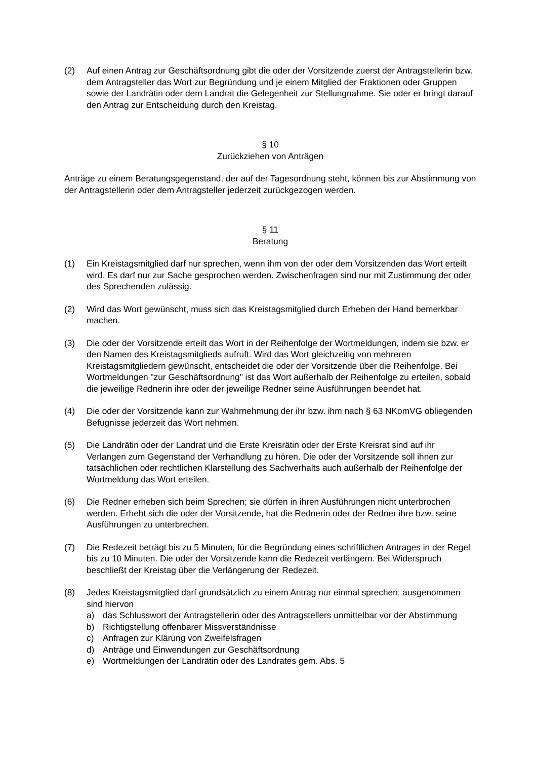(2) Auf einen Antrag zur Geschäftsordnung gibt die oder der Vorsitzende zuerst der Antragstellerin bzw. dem Antragsteller das Wort zur Begründung und je einem Mitglied der Fraktionen oder Gruppen sowie der Landrätin oder dem Landrat die Gelegenheit zur Stellungnahme. Sie oder er bringt darauf den Antrag zur Entscheidung durch den Kreistag.
§ 10
Zurückziehen von Anträgen
Anträge zu einem Beratungsgegenstand, der auf der Tagesordnung steht, können bis zur Abstimmung von der Antragstellerin oder dem Antragsteller jederzeit zurückgezogen werden.
§ 11
Beratung
(1) Ein Kreistagsmitglied darf nur sprechen, wenn ihm von der oder dem Vorsitzenden das Wort erteilt wird. Es darf nur zur Sache gesprochen werden. Zwischenfragen sind nur mit Zustimmung der oder des Sprechenden zulässig.
(2) Wird das Wort gewünscht, muss sich das Kreistagsmitglied durch Erheben der Hand bemerkbar machen.
(3) Die oder der Vorsitzende erteilt das Wort in der Reihenfolge der Wortmeldungen, indem sie bzw. er den Namen des Kreistagsmitglieds aufruft. Wird das Wort gleichzeitig von mehreren Kreistagsmitgliedern gewünscht, entscheidet die oder der Vorsitzende über die Reihenfolge. Bei Wortmeldungen "zur Geschäftsordnung" ist das Wort außerhalb der Reihenfolge zu erteilen, sobald die jeweilige Rednerin ihre oder der jeweilige Redner seine Ausführungen beendet hat.
(4) Die oder der Vorsitzende kann zur Wahrnehmung der ihr bzw. ihm nach § 63 NKomVG obliegenden Befugnisse jederzeit das Wort nehmen.
(5) Die Landrätin oder der Landrat und die Erste Kreisrätin oder der Erste Kreisrat sind auf ihr Verlangen zum Gegenstand der Verhandlung zu hören. Die oder der Vorsitzende soll ihnen zur tatsächlichen oder rechtlichen Klarstellung des Sachverhalts auch außerhalb der Reihenfolge der Wortmeldung das Wort erteilen.
(6) Die Redner erheben sich beim Sprechen; sie dürfen in ihren Ausführungen nicht unterbrochen werden. Erhebt sich die oder der Vorsitzende, hat die Rednerin oder der Redner ihre bzw. seine Ausführungen zu unterbrechen.
(7) Die Redezeit beträgt bis zu 5 Minuten, für die Begründung eines schriftlichen Antrages in der Regel bis zu 10 Minuten. Die oder der Vorsitzende kann die Redezeit verlängern. Bei Widerspruch beschließt der Kreistag über die Verlängerung der Redezeit.
(8) Jedes Kreistagsmitglied darf grundsätzlich zu einem Antrag nur einmal sprechen; ausgenommen sind hiervon
a) das Schlusswort der Antragstellerin oder des Antragstellers unmittelbar vor der Abstimmung
b) Richtigstellung offenbarer Missverständnisse
c) Anfragen zur Klärung von Zweifelsfragen
d) Anträge und Einwendungen zur Geschäftsordnung
e) Wortmeldungen der Landrätin oder des Landrates gem. Abs. 5